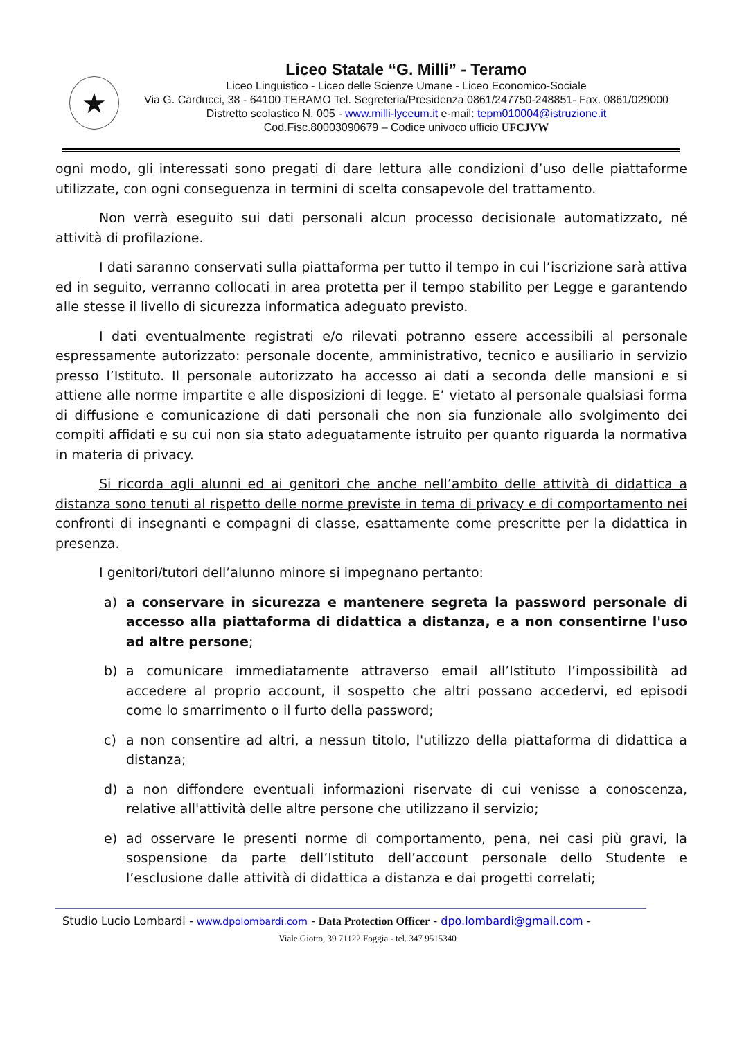★
Liceo Statale “G. Milli” - Teramo
Liceo Linguistico - Liceo delle Scienze Umane - Liceo Economico-Sociale
Via G. Carducci, 38 - 64100 TERAMO Tel. Segreteria/Presidenza 0861/247750-248851- Fax. 0861/029000
Distretto scolastico N. 005 - www.milli-lyceum.it e-mail: tepm010004@istruzione.it
Cod.Fisc.80003090679 – Codice univoco ufficio UFCJVW
ogni modo, gli interessati sono pregati di dare lettura alle condizioni d’uso delle piattaforme utilizzate, con ogni conseguenza in termini di scelta consapevole del trattamento.
Non verrà eseguito sui dati personali alcun processo decisionale automatizzato, né attività di profilazione.
I dati saranno conservati sulla piattaforma per tutto il tempo in cui l’iscrizione sarà attiva ed in seguito, verranno collocati in area protetta per il tempo stabilito per Legge e garantendo alle stesse il livello di sicurezza informatica adeguato previsto.
I dati eventualmente registrati e/o rilevati potranno essere accessibili al personale espressamente autorizzato: personale docente, amministrativo, tecnico e ausiliario in servizio presso l’Istituto. Il personale autorizzato ha accesso ai dati a seconda delle mansioni e si attiene alle norme impartite e alle disposizioni di legge. E’ vietato al personale qualsiasi forma di diffusione e comunicazione di dati personali che non sia funzionale allo svolgimento dei compiti affidati e su cui non sia stato adeguatamente istruito per quanto riguarda la normativa in materia di privacy.
Si ricorda agli alunni ed ai genitori che anche nell’ambito delle attività di didattica a distanza sono tenuti al rispetto delle norme previste in tema di privacy e di comportamento nei confronti di insegnanti e compagni di classe, esattamente come prescritte per la didattica in presenza.
I genitori/tutori dell’alunno minore si impegnano pertanto:
a) a conservare in sicurezza e mantenere segreta la password personale di accesso alla piattaforma di didattica a distanza, e a non consentirne l'uso ad altre persone;
b) a comunicare immediatamente attraverso email all’Istituto l’impossibilità ad accedere al proprio account, il sospetto che altri possano accedervi, ed episodi come lo smarrimento o il furto della password;
c) a non consentire ad altri, a nessun titolo, l'utilizzo della piattaforma di didattica a distanza;
d) a non diffondere eventuali informazioni riservate di cui venisse a conoscenza, relative all'attività delle altre persone che utilizzano il servizio;
e) ad osservare le presenti norme di comportamento, pena, nei casi più gravi, la sospensione da parte dell’Istituto dell’account personale dello Studente e l’esclusione dalle attività di didattica a distanza e dai progetti correlati;
Studio Lucio Lombardi - www.dpolombardi.com - Data Protection Officer - dpo.lombardi@gmail.com -
Viale Giotto, 39 71122 Foggia - tel. 347 9515340